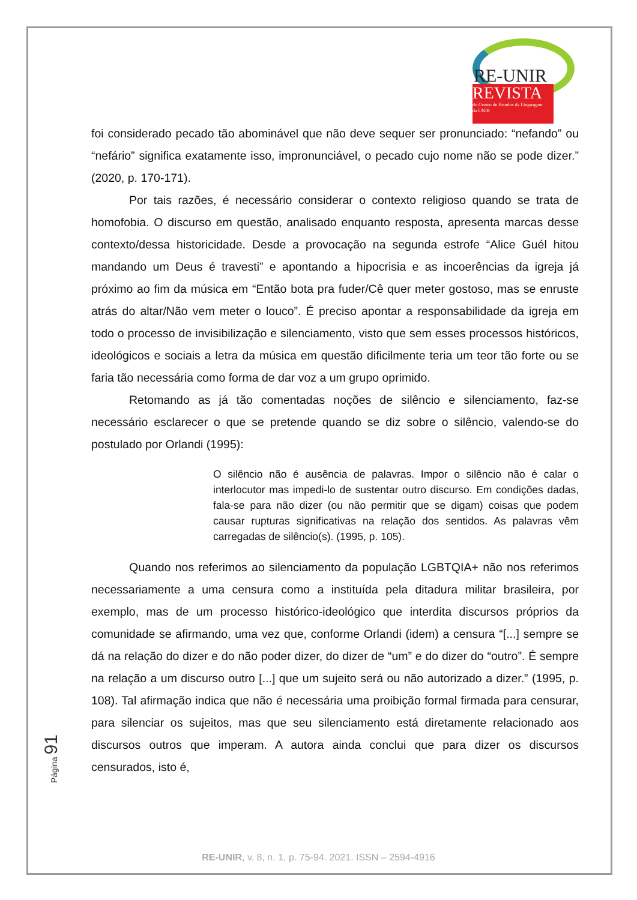RE-UNIR
REVISTA
do Centro de Estudos da Linguagem
da UNIR
foi considerado pecado tão abominável que não deve sequer ser pronunciado: “nefando” ou “nefário” significa exatamente isso, impronunciável, o pecado cujo nome não se pode dizer.” (2020, p. 170-171).
Por tais razões, é necessário considerar o contexto religioso quando se trata de homofobia. O discurso em questão, analisado enquanto resposta, apresenta marcas desse contexto/dessa historicidade. Desde a provocação na segunda estrofe “Alice Guél hitou mandando um Deus é travesti” e apontando a hipocrisia e as incoerências da igreja já próximo ao fim da música em “Então bota pra fuder/Cê quer meter gostoso, mas se enruste atrás do altar/Não vem meter o louco”. É preciso apontar a responsabilidade da igreja em todo o processo de invisibilização e silenciamento, visto que sem esses processos históricos, ideológicos e sociais a letra da música em questão dificilmente teria um teor tão forte ou se faria tão necessária como forma de dar voz a um grupo oprimido.
Retomando as já tão comentadas noções de silêncio e silenciamento, faz-se necessário esclarecer o que se pretende quando se diz sobre o silêncio, valendo-se do postulado por Orlandi (1995):
O silêncio não é ausência de palavras. Impor o silêncio não é calar o interlocutor mas impedi-lo de sustentar outro discurso. Em condições dadas, fala-se para não dizer (ou não permitir que se digam) coisas que podem causar rupturas significativas na relação dos sentidos. As palavras vêm carregadas de silêncio(s). (1995, p. 105).
Quando nos referimos ao silenciamento da população LGBTQIA+ não nos referimos necessariamente a uma censura como a instituída pela ditadura militar brasileira, por exemplo, mas de um processo histórico-ideológico que interdita discursos próprios da comunidade se afirmando, uma vez que, conforme Orlandi (idem) a censura “[...] sempre se dá na relação do dizer e do não poder dizer, do dizer de “um” e do dizer do “outro”. É sempre na relação a um discurso outro [...] que um sujeito será ou não autorizado a dizer.” (1995, p. 108). Tal afirmação indica que não é necessária uma proibição formal firmada para censurar, para silenciar os sujeitos, mas que seu silenciamento está diretamente relacionado aos discursos outros que imperam. A autora ainda conclui que para dizer os discursos censurados, isto é,
Página 91
RE-UNIR, v. 8, n. 1, p. 75-94. 2021. ISSN – 2594-4916